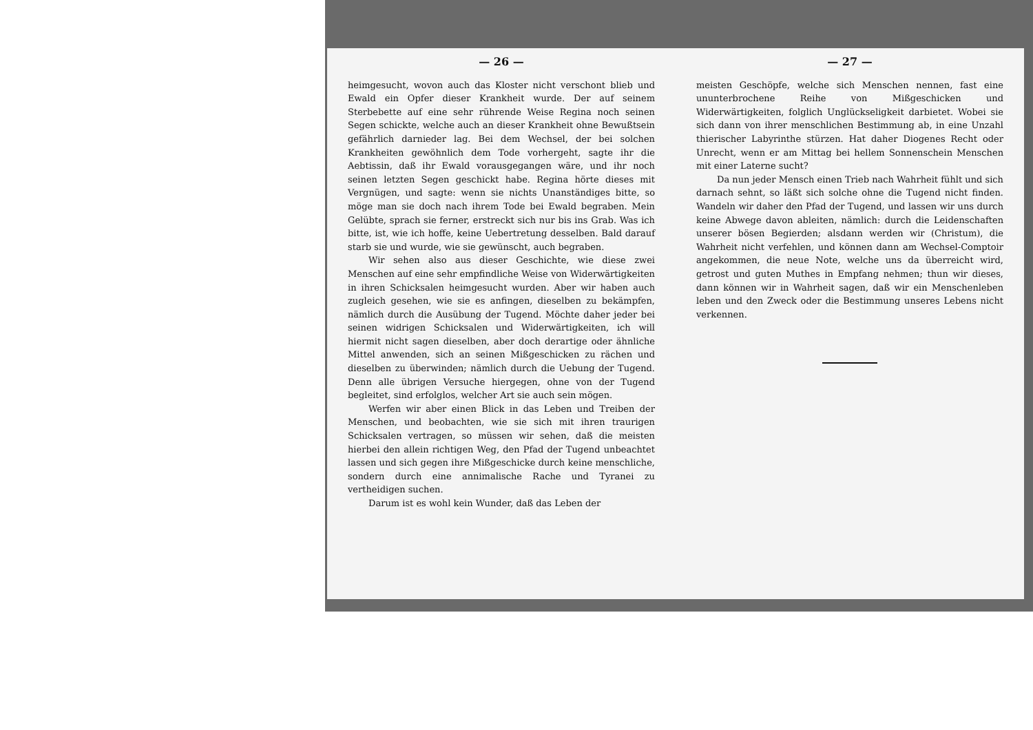— 26 —
heimgesucht, wovon auch das Kloster nicht verschont blieb und Ewald ein Opfer dieser Krankheit wurde. Der auf seinem Sterbebette auf eine sehr rührende Weise Regina noch seinen Segen schickte, welche auch an dieser Krankheit ohne Bewußtsein gefährlich darnieder lag. Bei dem Wechsel, der bei solchen Krankheiten gewöhnlich dem Tode vorhergeht, sagte ihr die Aebtissin, daß ihr Ewald vorausgegangen wäre, und ihr noch seinen letzten Segen geschickt habe. Regina hörte dieses mit Vergnügen, und sagte: wenn sie nichts Unanständiges bitte, so möge man sie doch nach ihrem Tode bei Ewald begraben. Mein Gelübte, sprach sie ferner, erstreckt sich nur bis ins Grab. Was ich bitte, ist, wie ich hoffe, keine Uebertretung desselben. Bald darauf starb sie und wurde, wie sie gewünscht, auch begraben.
Wir sehen also aus dieser Geschichte, wie diese zwei Menschen auf eine sehr empfindliche Weise von Widerwärtigkeiten in ihren Schicksalen heimgesucht wurden. Aber wir haben auch zugleich gesehen, wie sie es anfingen, dieselben zu bekämpfen, nämlich durch die Ausübung der Tugend. Möchte daher jeder bei seinen widrigen Schicksalen und Widerwärtigkeiten, ich will hiermit nicht sagen dieselben, aber doch derartige oder ähnliche Mittel anwenden, sich an seinen Mißgeschicken zu rächen und dieselben zu überwinden; nämlich durch die Uebung der Tugend. Denn alle übrigen Versuche hiergegen, ohne von der Tugend begleitet, sind erfolglos, welcher Art sie auch sein mögen.
Werfen wir aber einen Blick in das Leben und Treiben der Menschen, und beobachten, wie sie sich mit ihren traurigen Schicksalen vertragen, so müssen wir sehen, daß die meisten hierbei den allein richtigen Weg, den Pfad der Tugend unbeachtet lassen und sich gegen ihre Mißgeschicke durch keine menschliche, sondern durch eine annimalische Rache und Tyranei zu vertheidigen suchen.
Darum ist es wohl kein Wunder, daß das Leben der
— 27 —
meisten Geschöpfe, welche sich Menschen nennen, fast eine ununterbrochene Reihe von Mißgeschicken und Widerwärtigkeiten, folglich Unglückseligkeit darbietet. Wobei sie sich dann von ihrer menschlichen Bestimmung ab, in eine Unzahl thierischer Labyrinthe stürzen. Hat daher Diogenes Recht oder Unrecht, wenn er am Mittag bei hellem Sonnenschein Menschen mit einer Laterne sucht?
Da nun jeder Mensch einen Trieb nach Wahrheit fühlt und sich darnach sehnt, so läßt sich solche ohne die Tugend nicht finden. Wandeln wir daher den Pfad der Tugend, und lassen wir uns durch keine Abwege davon ableiten, nämlich: durch die Leidenschaften unserer bösen Begierden; alsdann werden wir (Christum), die Wahrheit nicht verfehlen, und können dann am Wechsel-Comptoir angekommen, die neue Note, welche uns da überreicht wird, getrost und guten Muthes in Empfang nehmen; thun wir dieses, dann können wir in Wahrheit sagen, daß wir ein Menschenleben leben und den Zweck oder die Bestimmung unseres Lebens nicht verkennen.